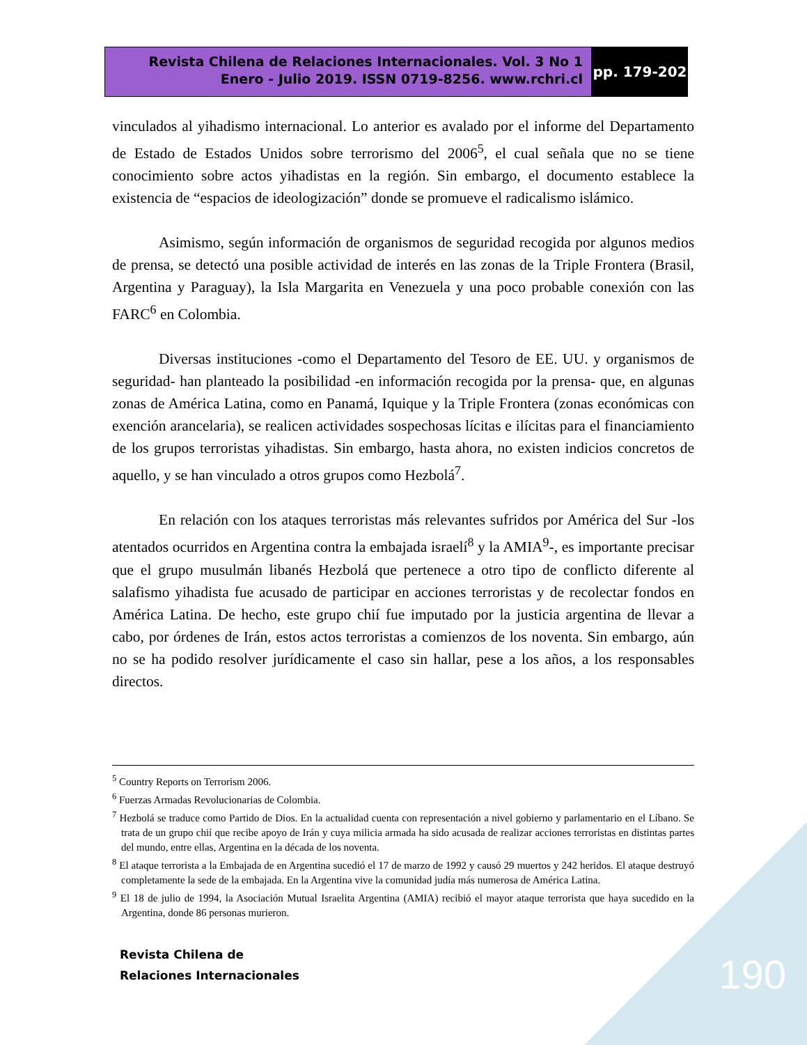Revista Chilena de Relaciones Internacionales. Vol. 3 No 1
Enero - Julio 2019. ISSN 0719-8256. www.rchri.cl
pp. 179-202
vinculados al yihadismo internacional. Lo anterior es avalado por el informe del Departamento de Estado de Estados Unidos sobre terrorismo del 2006<sup>5</sup>, el cual señala que no se tiene conocimiento sobre actos yihadistas en la región. Sin embargo, el documento establece la existencia de “espacios de ideologización” donde se promueve el radicalismo islámico.
Asimismo, según información de organismos de seguridad recogida por algunos medios de prensa, se detectó una posible actividad de interés en las zonas de la Triple Frontera (Brasil, Argentina y Paraguay), la Isla Margarita en Venezuela y una poco probable conexión con las FARC<sup>6</sup> en Colombia.
Diversas instituciones -como el Departamento del Tesoro de EE. UU. y organismos de seguridad- han planteado la posibilidad -en información recogida por la prensa- que, en algunas zonas de América Latina, como en Panamá, Iquique y la Triple Frontera (zonas económicas con exención arancelaria), se realicen actividades sospechosas lícitas e ilícitas para el financiamiento de los grupos terroristas yihadistas. Sin embargo, hasta ahora, no existen indicios concretos de aquello, y se han vinculado a otros grupos como Hezbolá<sup>7</sup>.
En relación con los ataques terroristas más relevantes sufridos por América del Sur -los atentados ocurridos en Argentina contra la embajada israelí<sup>8</sup> y la AMIA<sup>9</sup>-, es importante precisar que el grupo musulmán libanés Hezbolá que pertenece a otro tipo de conflicto diferente al salafismo yihadista fue acusado de participar en acciones terroristas y de recolectar fondos en América Latina. De hecho, este grupo chií fue imputado por la justicia argentina de llevar a cabo, por órdenes de Irán, estos actos terroristas a comienzos de los noventa. Sin embargo, aún no se ha podido resolver jurídicamente el caso sin hallar, pese a los años, a los responsables directos.
<sup>5</sup> Country Reports on Terrorism 2006.
<sup>6</sup> Fuerzas Armadas Revolucionarias de Colombia.
<sup>7</sup> Hezbolá se traduce como Partido de Dios. En la actualidad cuenta con representación a nivel gobierno y parlamentario en el Líbano. Se trata de un grupo chií que recibe apoyo de Irán y cuya milicia armada ha sido acusada de realizar acciones terroristas en distintas partes del mundo, entre ellas, Argentina en la década de los noventa.
<sup>8</sup> El ataque terrorista a la Embajada de en Argentina sucedió el 17 de marzo de 1992 y causó 29 muertos y 242 heridos. El ataque destruyó completamente la sede de la embajada. En la Argentina vive la comunidad judía más numerosa de América Latina.
<sup>9</sup> El 18 de julio de 1994, la Asociación Mutual Israelita Argentina (AMIA) recibió el mayor ataque terrorista que haya sucedido en la Argentina, donde 86 personas murieron.
Revista Chilena de
Relaciones Internacionales
190